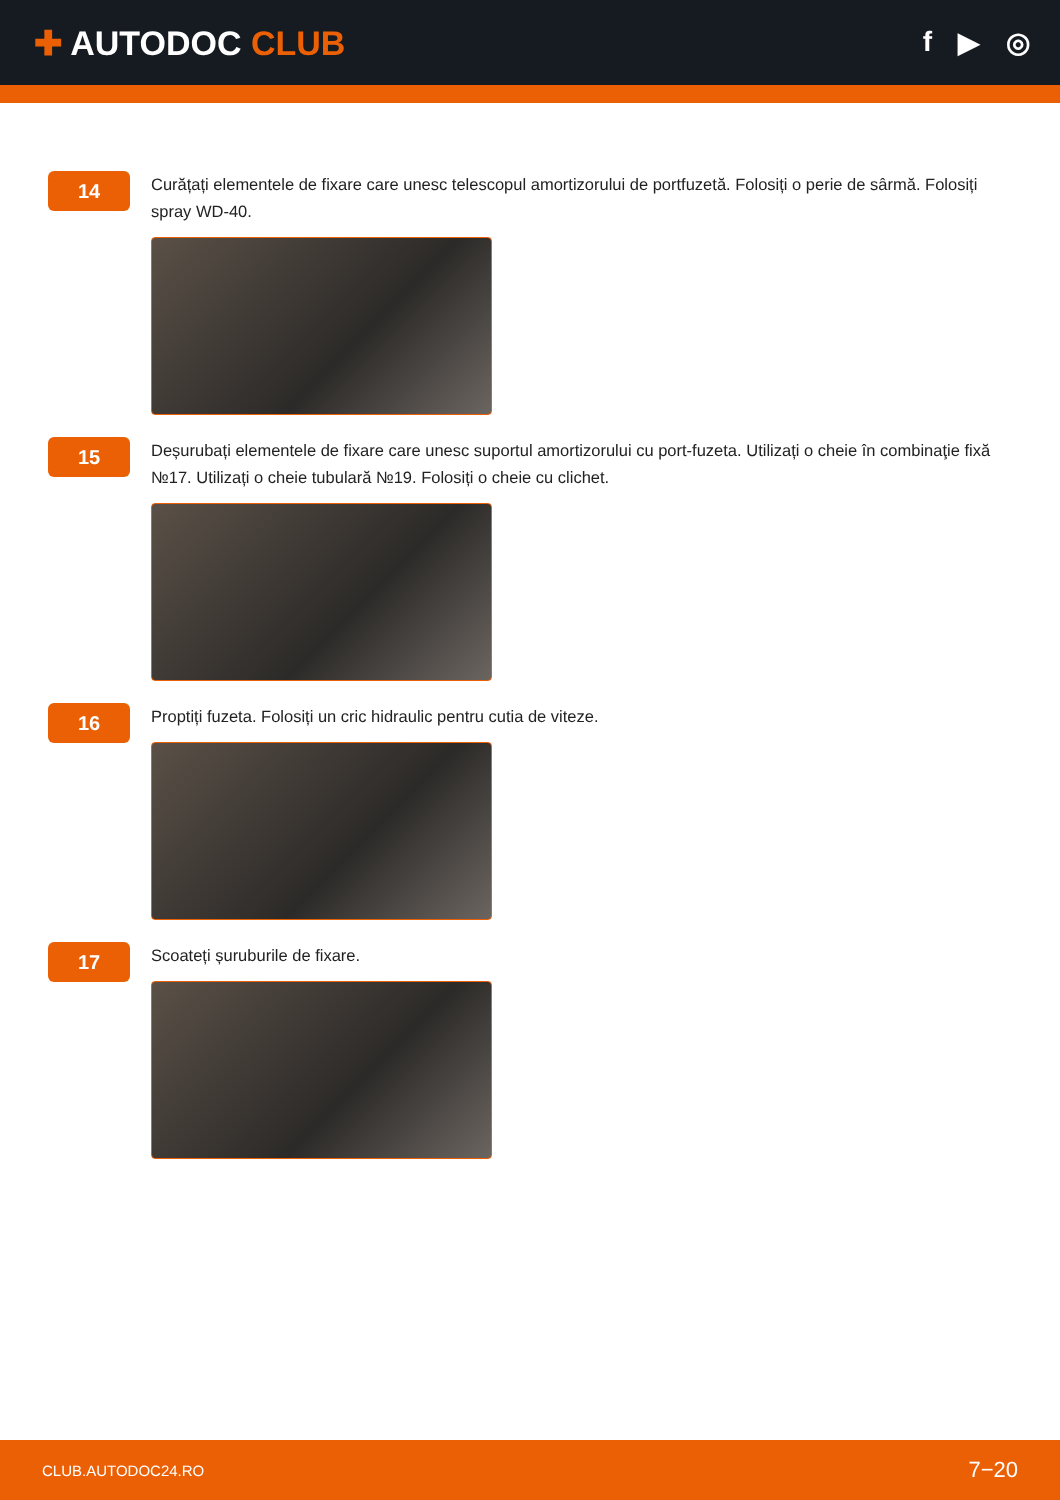✚ AUTODOC CLUB
f ▶ ◎
14
Curățați elementele de fixare care unesc telescopul amortizorului de portfuzetă. Folosiți o perie de sârmă. Folosiți spray WD-40.
15
Deșurubați elementele de fixare care unesc suportul amortizorului cu port-fuzeta. Utilizați o cheie în combinaţie fixă №17. Utilizați o cheie tubulară №19. Folosiți o cheie cu clichet.
16
Proptiți fuzeta. Folosiți un cric hidraulic pentru cutia de viteze.
17
Scoateți șuruburile de fixare.
CLUB.AUTODOC24.RO 7−20